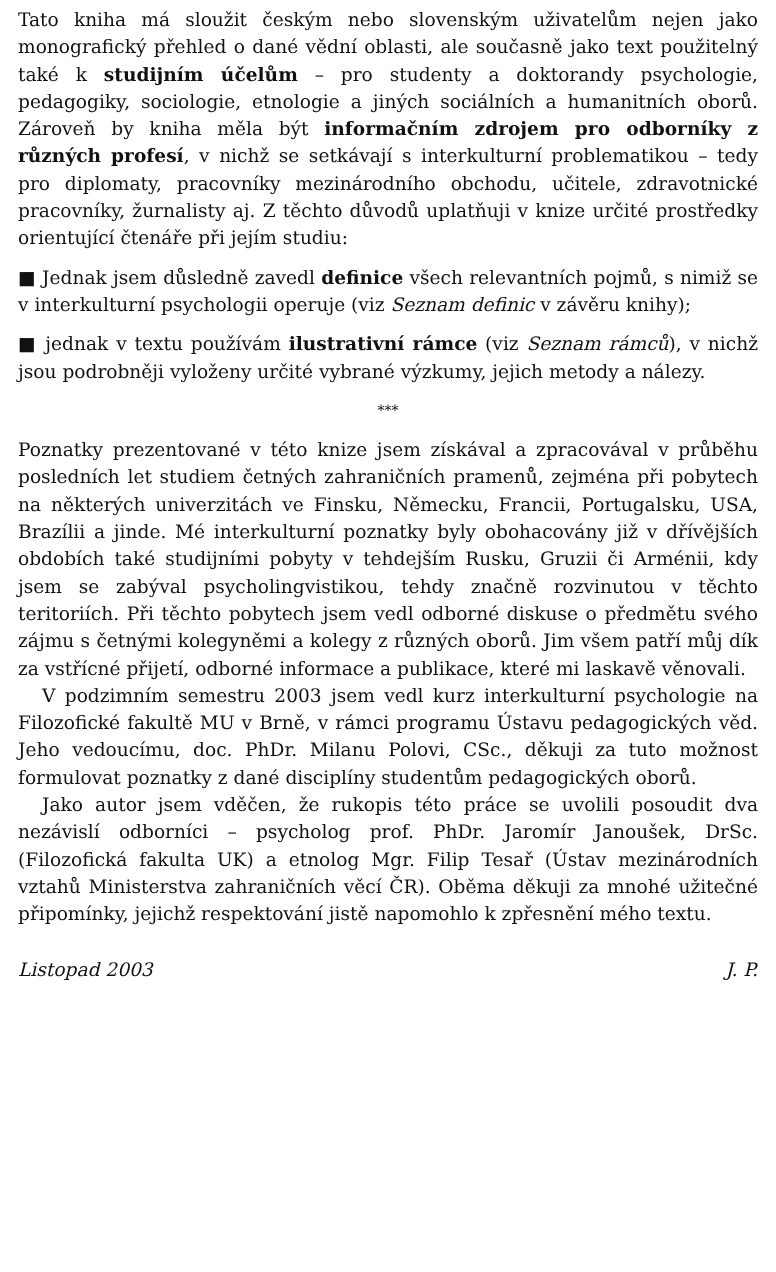Tato kniha má sloužit českým nebo slovenským uživatelům nejen jako monografický přehled o dané vědní oblasti, ale současně jako text použitelný také k studijním účelům – pro studenty a doktorandy psychologie, pedagogiky, sociologie, etnologie a jiných sociálních a humanitních oborů. Zároveň by kniha měla být informačním zdrojem pro odborníky z různých profesí, v nichž se setkávají s interkulturní problematikou – tedy pro diplomaty, pracovníky mezinárodního obchodu, učitele, zdravotnické pracovníky, žurnalisty aj. Z těchto důvodů uplatňuji v knize určité prostředky orientující čtenáře při jejím studiu:
■ Jednak jsem důsledně zavedl definice všech relevantních pojmů, s nimiž se v interkulturní psychologii operuje (viz Seznam definic v závěru knihy);
■ jednak v textu používám ilustrativní rámce (viz Seznam rámců), v nichž jsou podrobněji vyloženy určité vybrané výzkumy, jejich metody a nálezy.
***
Poznatky prezentované v této knize jsem získával a zpracovával v průběhu posledních let studiem četných zahraničních pramenů, zejména při pobytech na některých univerzitách ve Finsku, Německu, Francii, Portugalsku, USA, Brazílii a jinde. Mé interkulturní poznatky byly obohacovány již v dřívějších obdobích také studijními pobyty v tehdejším Rusku, Gruzii či Arménii, kdy jsem se zabýval psycholingvistikou, tehdy značně rozvinutou v těchto teritoriích. Při těchto pobytech jsem vedl odborné diskuse o předmětu svého zájmu s četnými kolegyněmi a kolegy z různých oborů. Jim všem patří můj dík za vstřícné přijetí, odborné informace a publikace, které mi laskavě věnovali.
V podzimním semestru 2003 jsem vedl kurz interkulturní psychologie na Filozofické fakultě MU v Brně, v rámci programu Ústavu pedagogických věd. Jeho vedoucímu, doc. PhDr. Milanu Polovi, CSc., děkuji za tuto možnost formulovat poznatky z dané disciplíny studentům pedagogických oborů.
Jako autor jsem vděčen, že rukopis této práce se uvolili posoudit dva nezávislí odborníci – psycholog prof. PhDr. Jaromír Janoušek, DrSc. (Filozofická fakulta UK) a etnolog Mgr. Filip Tesař (Ústav mezinárodních vztahů Ministerstva zahraničních věcí ČR). Oběma děkuji za mnohé užitečné připomínky, jejichž respektování jistě napomohlo k zpřesnění mého textu.
Listopad 2003 J. P.